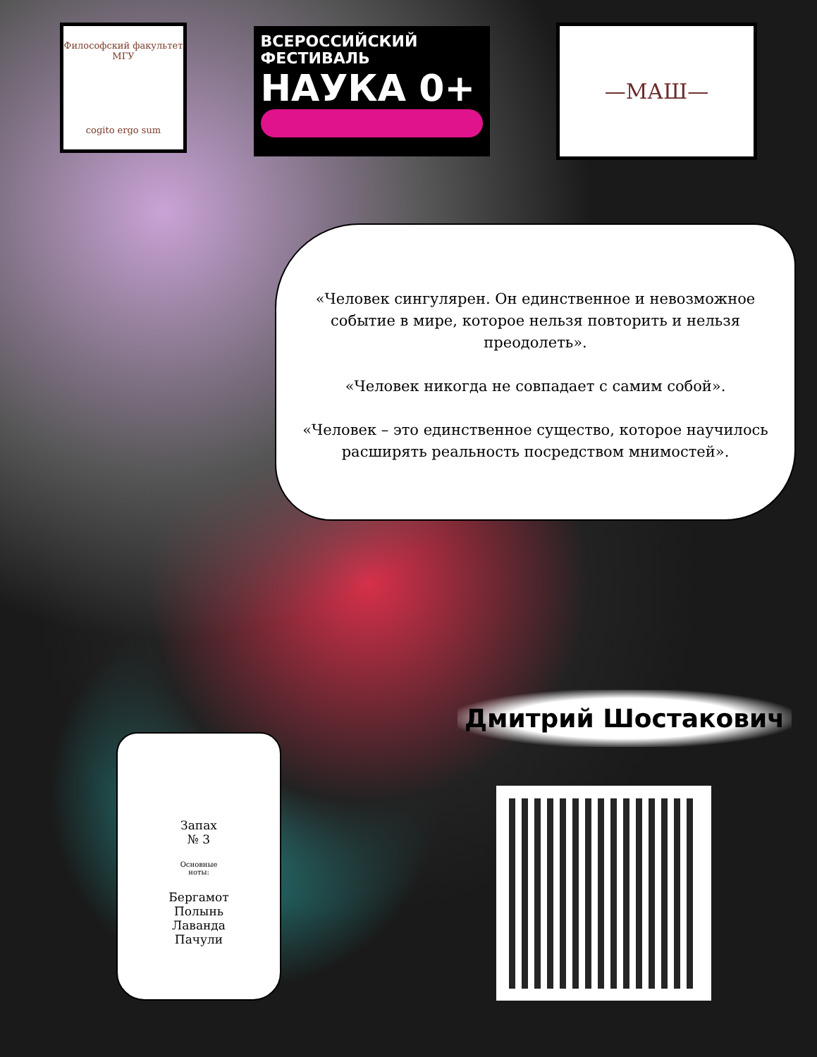Философский факультет МГУ
cogito ergo sum
ВСЕРОССИЙСКИЙ
ФЕСТИВАЛЬ
НАУКА 0+
—МАШ—
«Человек сингулярен. Он единственное и невозможное событие в мире, которое нельзя повторить и нельзя преодолеть».
«Человек никогда не совпадает с самим собой».
«Человек – это единственное существо, которое научилось расширять реальность посредством мнимостей».
Запах
№ 3
Основные
ноты:
Бергамот
Полынь
Лаванда
Пачули
Дмитрий Шостакович